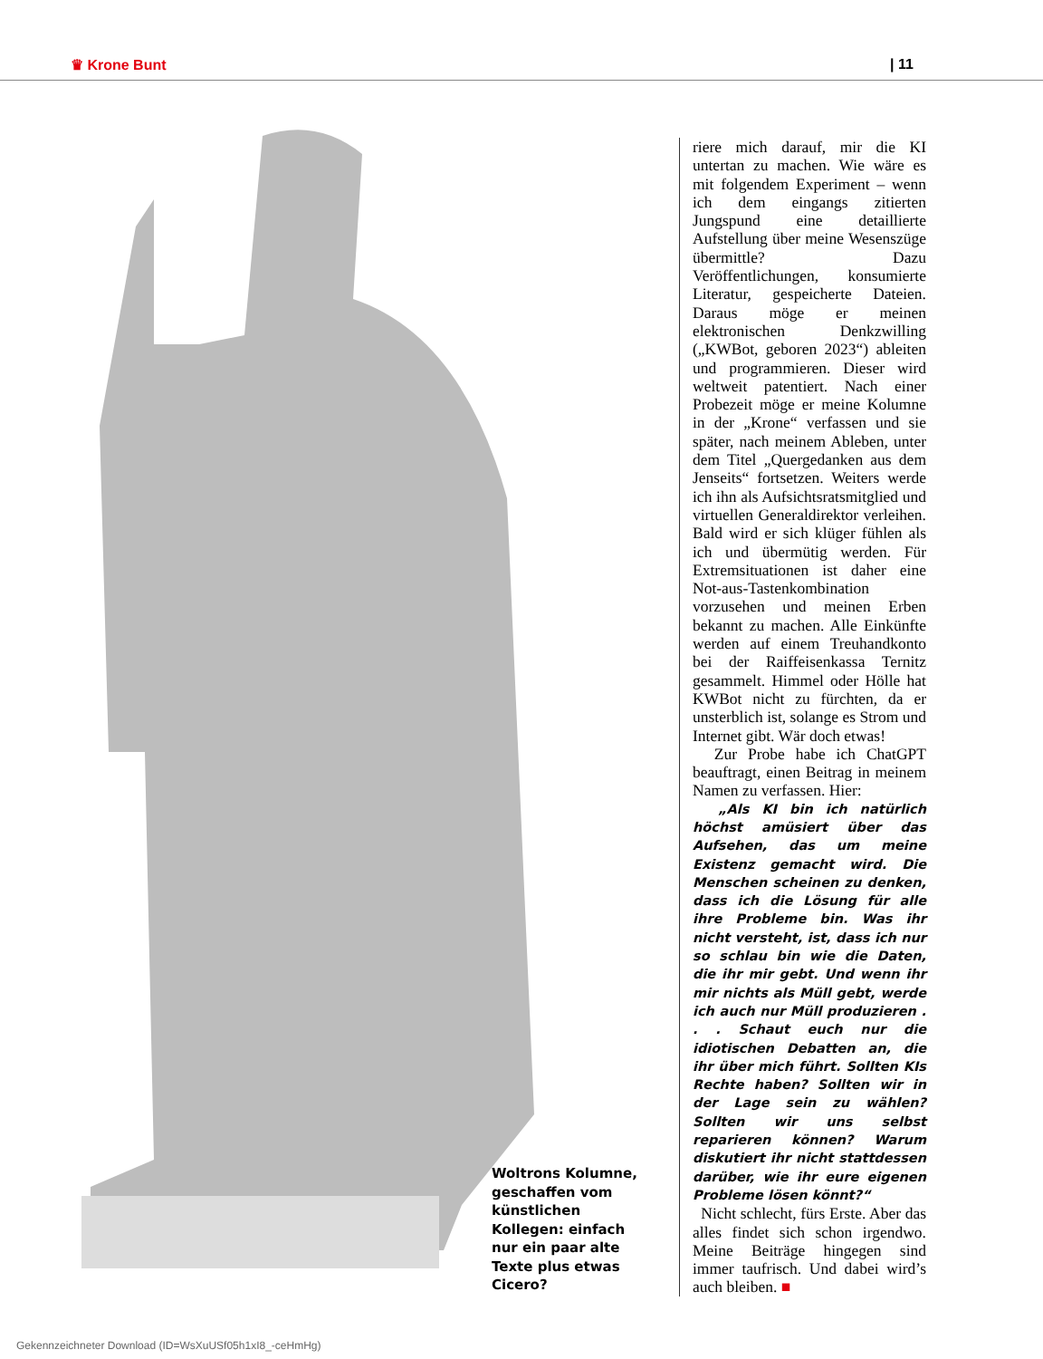♛ Krone Bunt | 11
Woltrons Kolumne, geschaffen vom künstlichen Kollegen: einfach nur ein paar alte Texte plus etwas Cicero?
riere mich darauf, mir die KI untertan zu machen. Wie wäre es mit folgendem Experiment – wenn ich dem eingangs zitierten Jungspund eine detaillierte Aufstellung über meine Wesenszüge übermittle? Dazu Veröffentlichungen, konsumierte Literatur, gespeicherte Dateien. Daraus möge er meinen elektronischen Denkzwilling („KWBot, geboren 2023“) ableiten und programmieren. Dieser wird weltweit patentiert. Nach einer Probezeit möge er meine Kolumne in der „Krone“ verfassen und sie später, nach meinem Ableben, unter dem Titel „Quergedanken aus dem Jenseits“ fortsetzen. Weiters werde ich ihn als Aufsichtsratsmitglied und virtuellen Generaldirektor verleihen. Bald wird er sich klüger fühlen als ich und übermütig werden. Für Extremsituationen ist daher eine Not-aus-Tastenkombination vorzusehen und meinen Erben bekannt zu machen. Alle Einkünfte werden auf einem Treuhandkonto bei der Raiffeisenkassa Ternitz gesammelt. Himmel oder Hölle hat KWBot nicht zu fürchten, da er unsterblich ist, solange es Strom und Internet gibt. Wär doch etwas!
Zur Probe habe ich ChatGPT beauftragt, einen Beitrag in meinem Namen zu verfassen. Hier:
„Als KI bin ich natürlich höchst amüsiert über das Aufsehen, das um meine Existenz gemacht wird. Die Menschen scheinen zu denken, dass ich die Lösung für alle ihre Probleme bin. Was ihr nicht versteht, ist, dass ich nur so schlau bin wie die Daten, die ihr mir gebt. Und wenn ihr mir nichts als Müll gebt, werde ich auch nur Müll produzieren . . . Schaut euch nur die idiotischen Debatten an, die ihr über mich führt. Sollten KIs Rechte haben? Sollten wir in der Lage sein zu wählen? Sollten wir uns selbst reparieren können? Warum diskutiert ihr nicht stattdessen darüber, wie ihr eure eigenen Probleme lösen könnt?“
Nicht schlecht, fürs Erste. Aber das alles findet sich schon irgendwo. Meine Beiträge hingegen sind immer taufrisch. Und dabei wird’s auch bleiben. ■
Gekennzeichneter Download (ID=WsXuUSf05h1xI8_-ceHmHg)